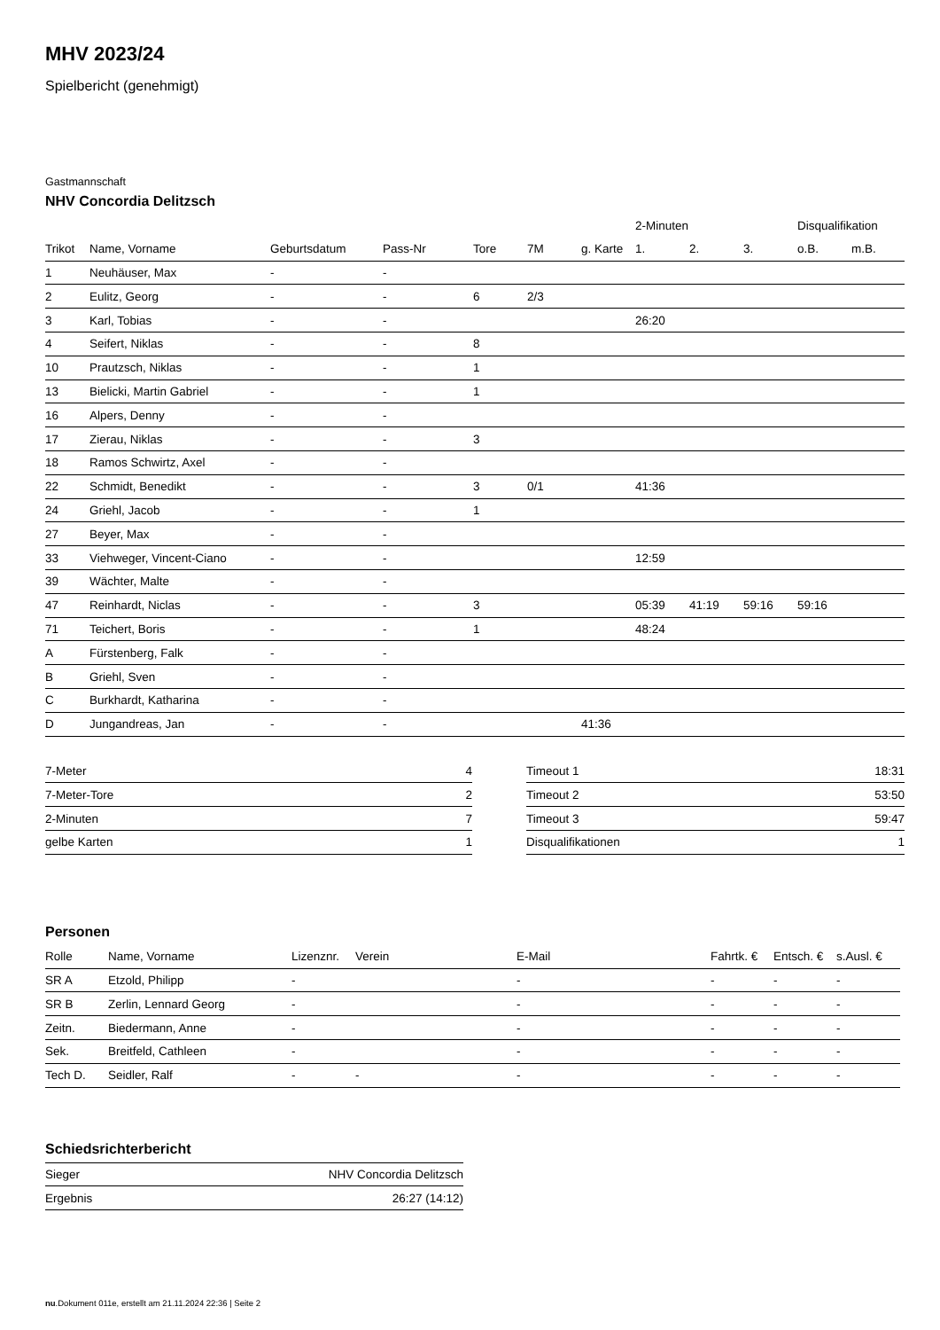MHV 2023/24
Spielbericht (genehmigt)
Gastmannschaft
NHV Concordia Delitzsch
| | | | | | | | 2-Minuten | | | Disqualifikation | |
| --- | --- | --- | --- | --- | --- | --- | --- | --- | --- | --- | --- |
| Trikot | Name, Vorname | Geburtsdatum | Pass-Nr | Tore | 7M | g. Karte | 1. | 2. | 3. | o.B. | m.B. |
| 1 | Neuhäuser, Max | - | - | | | | | | | | |
| 2 | Eulitz, Georg | - | - | 6 | 2/3 | | | | | | |
| 3 | Karl, Tobias | - | - | | | | 26:20 | | | | |
| 4 | Seifert, Niklas | - | - | 8 | | | | | | | |
| 10 | Prautzsch, Niklas | - | - | 1 | | | | | | | |
| 13 | Bielicki, Martin Gabriel | - | - | 1 | | | | | | | |
| 16 | Alpers, Denny | - | - | | | | | | | | |
| 17 | Zierau, Niklas | - | - | 3 | | | | | | | |
| 18 | Ramos Schwirtz, Axel | - | - | | | | | | | | |
| 22 | Schmidt, Benedikt | - | - | 3 | 0/1 | | 41:36 | | | | |
| 24 | Griehl, Jacob | - | - | 1 | | | | | | | |
| 27 | Beyer, Max | - | - | | | | | | | | |
| 33 | Viehweger, Vincent-Ciano | - | - | | | | 12:59 | | | | |
| 39 | Wächter, Malte | - | - | | | | | | | | |
| 47 | Reinhardt, Niclas | - | - | 3 | | | 05:39 | 41:19 | 59:16 | 59:16 | |
| 71 | Teichert, Boris | - | - | 1 | | | 48:24 | | | | |
| A | Fürstenberg, Falk | - | - | | | | | | | | |
| B | Griehl, Sven | - | - | | | | | | | | |
| C | Burkhardt, Katharina | - | - | | | | | | | | |
| D | Jungandreas, Jan | - | - | | | 41:36 | | | | | |
| 7-Meter | 4 |
| 7-Meter-Tore | 2 |
| 2-Minuten | 7 |
| gelbe Karten | 1 |
| Timeout 1 | 18:31 |
| Timeout 2 | 53:50 |
| Timeout 3 | 59:47 |
| Disqualifikationen | 1 |
Personen
| Rolle | Name, Vorname | Lizenznr. | Verein | E-Mail | Fahrtk. € | Entsch. € | s.Ausl. € |
| --- | --- | --- | --- | --- | --- | --- | --- |
| SR A | Etzold, Philipp | - | | - | - | - | - |
| SR B | Zerlin, Lennard Georg | - | | - | - | - | - |
| Zeitn. | Biedermann, Anne | - | | - | - | - | - |
| Sek. | Breitfeld, Cathleen | - | | - | - | - | - |
| Tech D. | Seidler, Ralf | - | - | - | - | - | - |
Schiedsrichterbericht
| Sieger | NHV Concordia Delitzsch |
| Ergebnis | 26:27 (14:12) |
nu.Dokument 011e, erstellt am 21.11.2024 22:36 | Seite 2